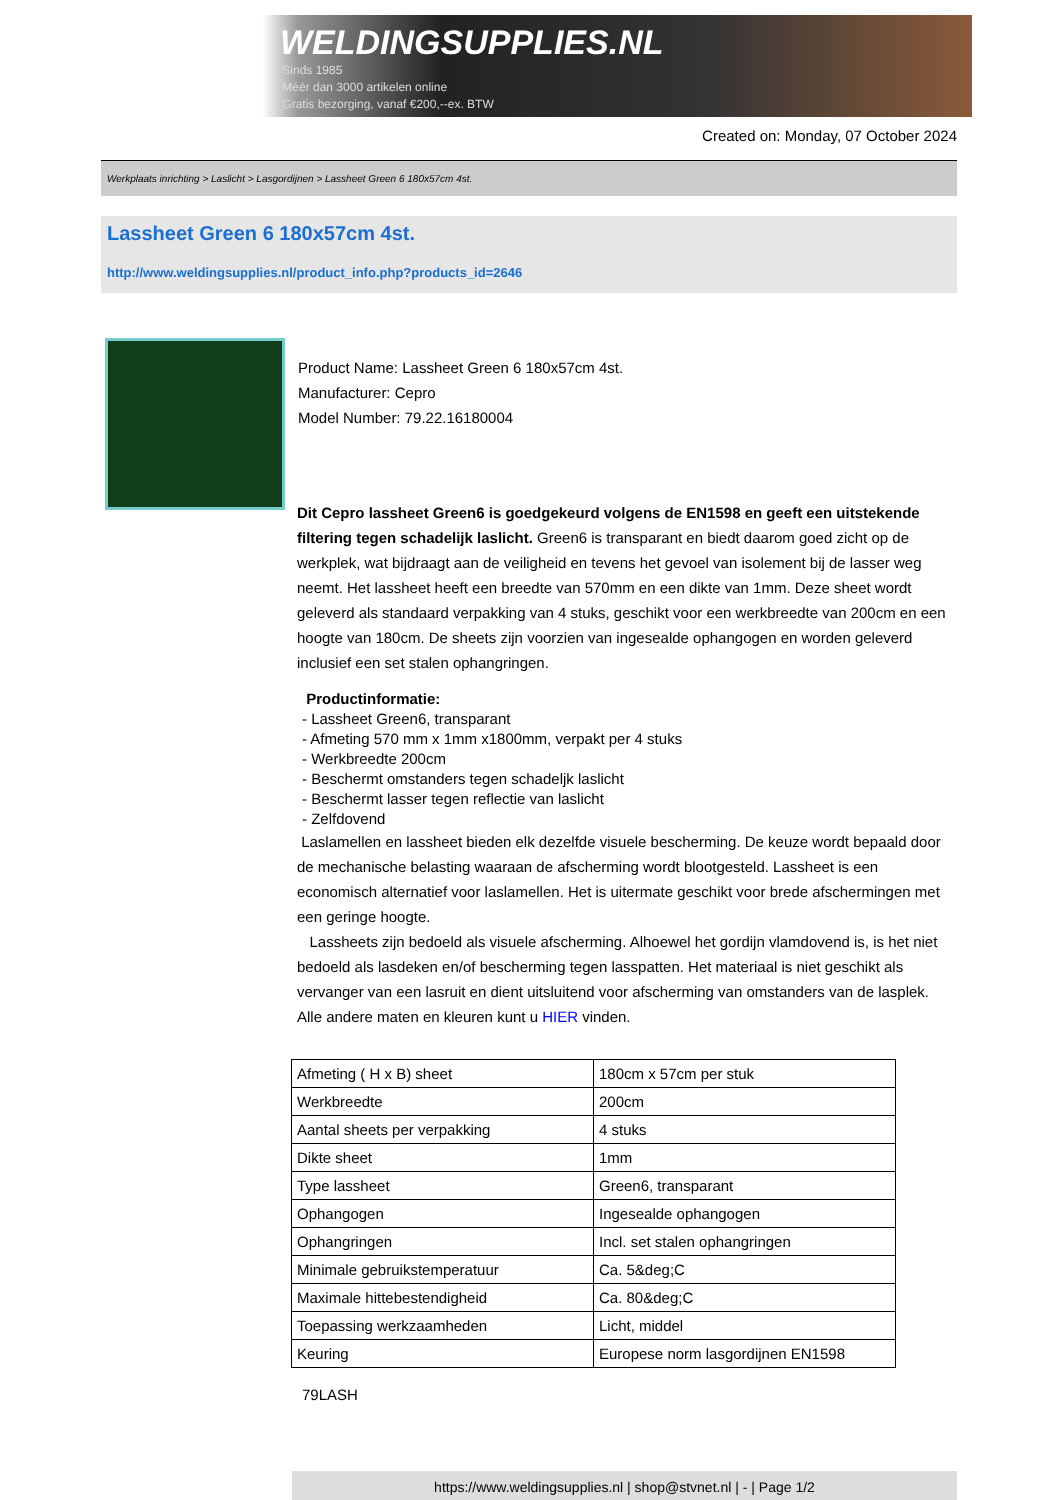WELDINGSUPPLIES.NL
- Sinds 1985
- Méér dan 3000 artikelen online
- Gratis bezorging, vanaf €200,--ex. BTW
Created on: Monday, 07 October 2024
Werkplaats inrichting > Laslicht > Lasgordijnen > Lassheet Green 6 180x57cm 4st.
Lassheet Green 6 180x57cm 4st.
http://www.weldingsupplies.nl/product_info.php?products_id=2646
Product Name: Lassheet Green 6 180x57cm 4st.
Manufacturer: Cepro
Model Number: 79.22.16180004
Dit Cepro lassheet Green6 is goedgekeurd volgens de EN1598 en geeft een uitstekende filtering tegen schadelijk laslicht. Green6 is transparant en biedt daarom goed zicht op de werkplek, wat bijdraagt aan de veiligheid en tevens het gevoel van isolement bij de lasser weg neemt. Het lassheet heeft een breedte van 570mm en een dikte van 1mm. Deze sheet wordt geleverd als standaard verpakking van 4 stuks, geschikt voor een werkbreedte van 200cm en een hoogte van 180cm. De sheets zijn voorzien van ingesealde ophangogen en worden geleverd inclusief een set stalen ophangringen.
Productinformatie:
- Lassheet Green6, transparant
- Afmeting 570 mm x 1mm x1800mm, verpakt per 4 stuks
- Werkbreedte 200cm
- Beschermt omstanders tegen schadeljk laslicht
- Beschermt lasser tegen reflectie van laslicht
- Zelfdovend
Laslamellen en lassheet bieden elk dezelfde visuele bescherming. De keuze wordt bepaald door de mechanische belasting waaraan de afscherming wordt blootgesteld. Lassheet is een economisch alternatief voor laslamellen. Het is uitermate geschikt voor brede afschermingen met een geringe hoogte.
Lassheets zijn bedoeld als visuele afscherming. Alhoewel het gordijn vlamdovend is, is het niet bedoeld als lasdeken en/of bescherming tegen lasspatten. Het materiaal is niet geschikt als vervanger van een lasruit en dient uitsluitend voor afscherming van omstanders van de lasplek.
Alle andere maten en kleuren kunt u HIER vinden.
| Afmeting ( H x B) sheet | 180cm x 57cm per stuk |
| Werkbreedte | 200cm |
| Aantal sheets per verpakking | 4 stuks |
| Dikte sheet | 1mm |
| Type lassheet | Green6, transparant |
| Ophangogen | Ingesealde ophangogen |
| Ophangringen | Incl. set stalen ophangringen |
| Minimale gebruikstemperatuur | Ca. 5&deg;C |
| Maximale hittebestendigheid | Ca. 80&deg;C |
| Toepassing werkzaamheden | Licht, middel |
| Keuring | Europese norm lasgordijnen EN1598 |
79LASH
https://www.weldingsupplies.nl | shop@stvnet.nl | - | Page 1/2